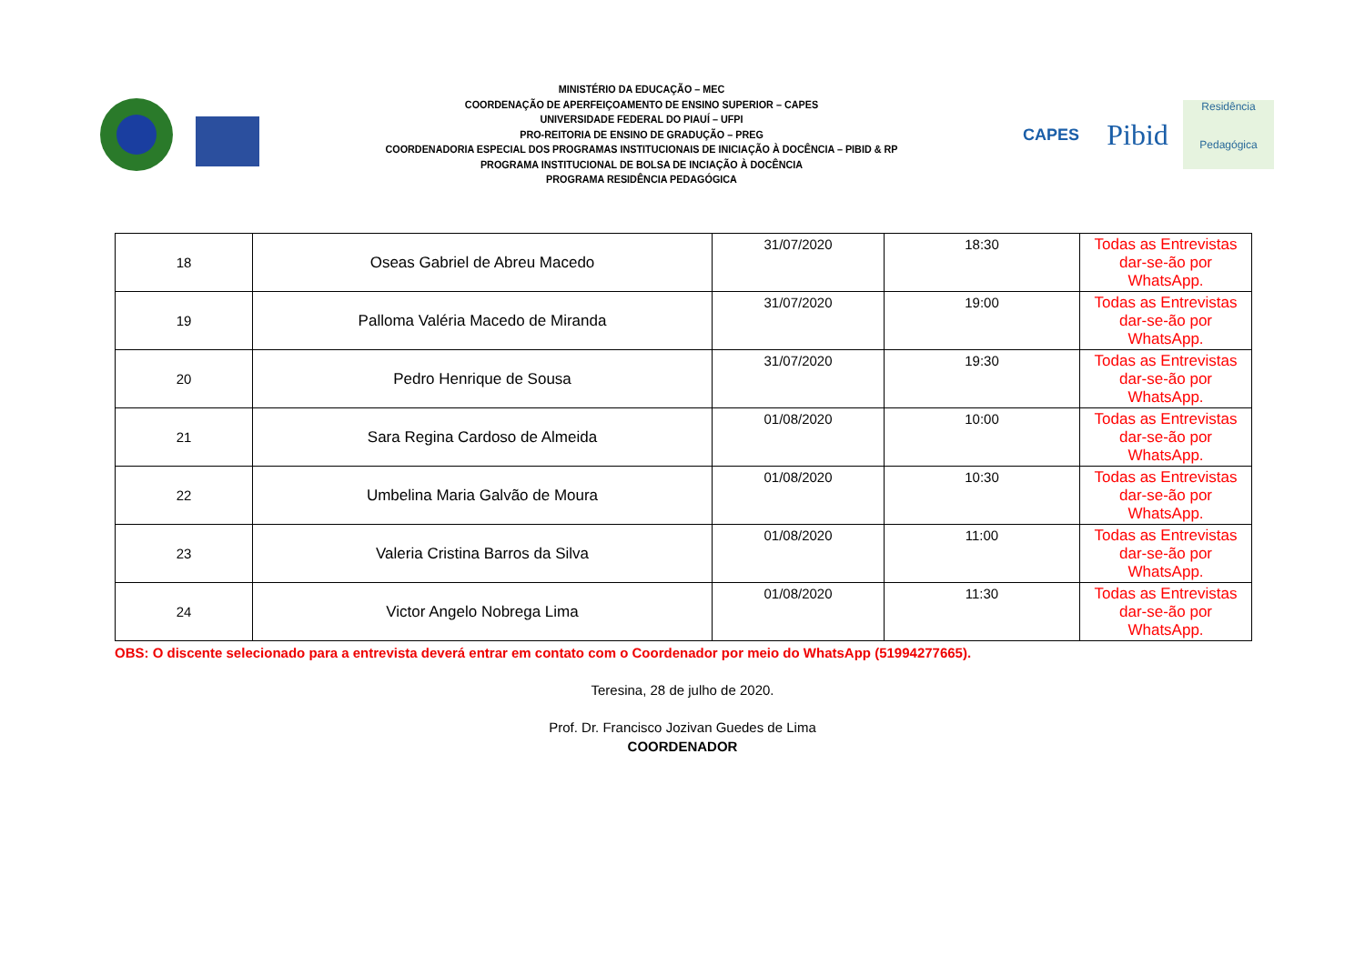MINISTÉRIO DA EDUCAÇÃO – MEC
COORDENAÇÃO DE APERFEIÇOAMENTO DE ENSINO SUPERIOR – CAPES
UNIVERSIDADE FEDERAL DO PIAUÍ – UFPI
PRO-REITORIA DE ENSINO DE GRADUÇÃO – PREG
COORDENADORIA ESPECIAL DOS PROGRAMAS INSTITUCIONAIS DE INICIAÇÃO À DOCÊNCIA – PIBID & RP
PROGRAMA INSTITUCIONAL DE BOLSA DE INCIAÇÃO À DOCÊNCIA
PROGRAMA RESIDÊNCIA PEDAGÓGICA
CAPES
Pibid
Residência
Pedagógica
| 18 | Oseas Gabriel de Abreu Macedo | 31/07/2020 | 18:30 | Todas as Entrevistas dar-se-ão por WhatsApp. |
| 19 | Palloma Valéria Macedo de Miranda | 31/07/2020 | 19:00 | Todas as Entrevistas dar-se-ão por WhatsApp. |
| 20 | Pedro Henrique de Sousa | 31/07/2020 | 19:30 | Todas as Entrevistas dar-se-ão por WhatsApp. |
| 21 | Sara Regina Cardoso de Almeida | 01/08/2020 | 10:00 | Todas as Entrevistas dar-se-ão por WhatsApp. |
| 22 | Umbelina Maria Galvão de Moura | 01/08/2020 | 10:30 | Todas as Entrevistas dar-se-ão por WhatsApp. |
| 23 | Valeria Cristina Barros da Silva | 01/08/2020 | 11:00 | Todas as Entrevistas dar-se-ão por WhatsApp. |
| 24 | Victor Angelo Nobrega Lima | 01/08/2020 | 11:30 | Todas as Entrevistas dar-se-ão por WhatsApp. |
OBS: O discente selecionado para a entrevista deverá entrar em contato com o Coordenador por meio do WhatsApp (51994277665).
Teresina, 28 de julho de 2020.
Prof. Dr. Francisco Jozivan Guedes de Lima
COORDENADOR